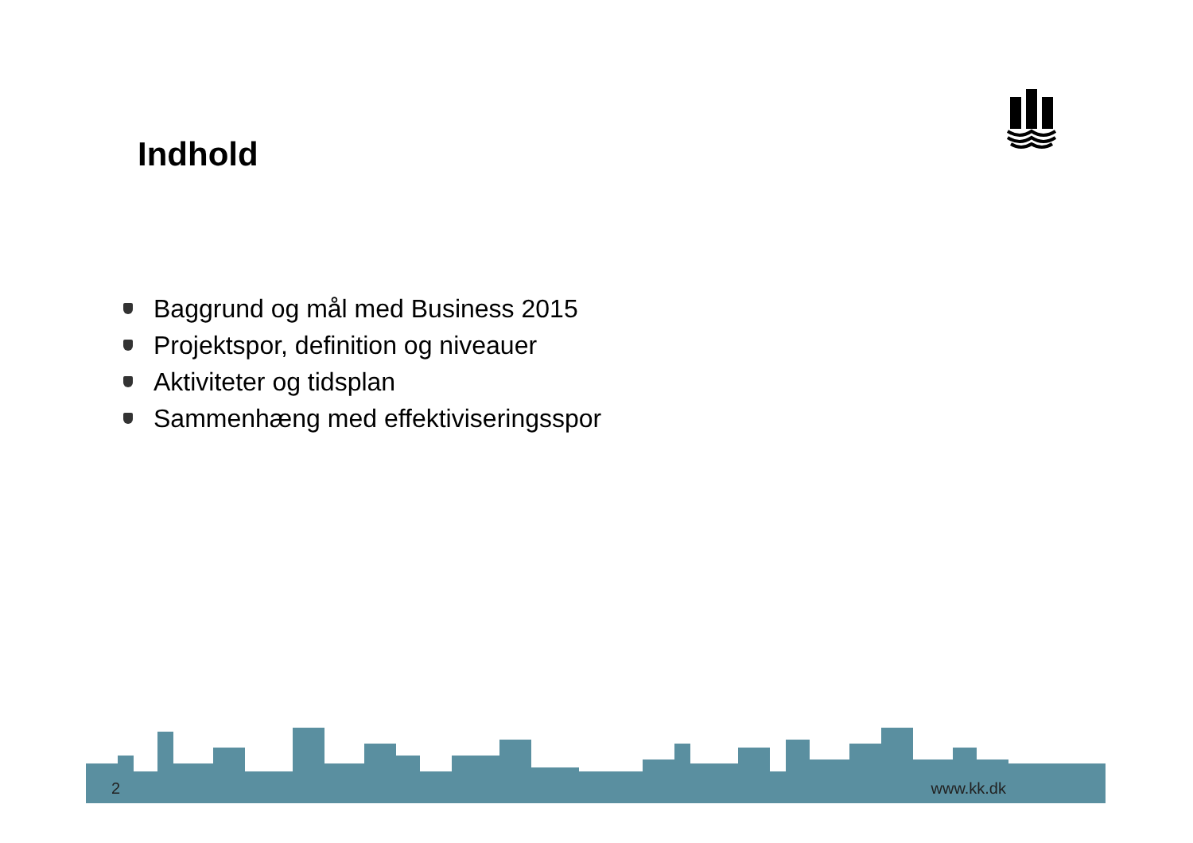Indhold
Baggrund og mål med Business 2015
Projektspor, definition og niveauer
Aktiviteter og tidsplan
Sammenhæng med effektiviseringsspor
2 www.kk.dk